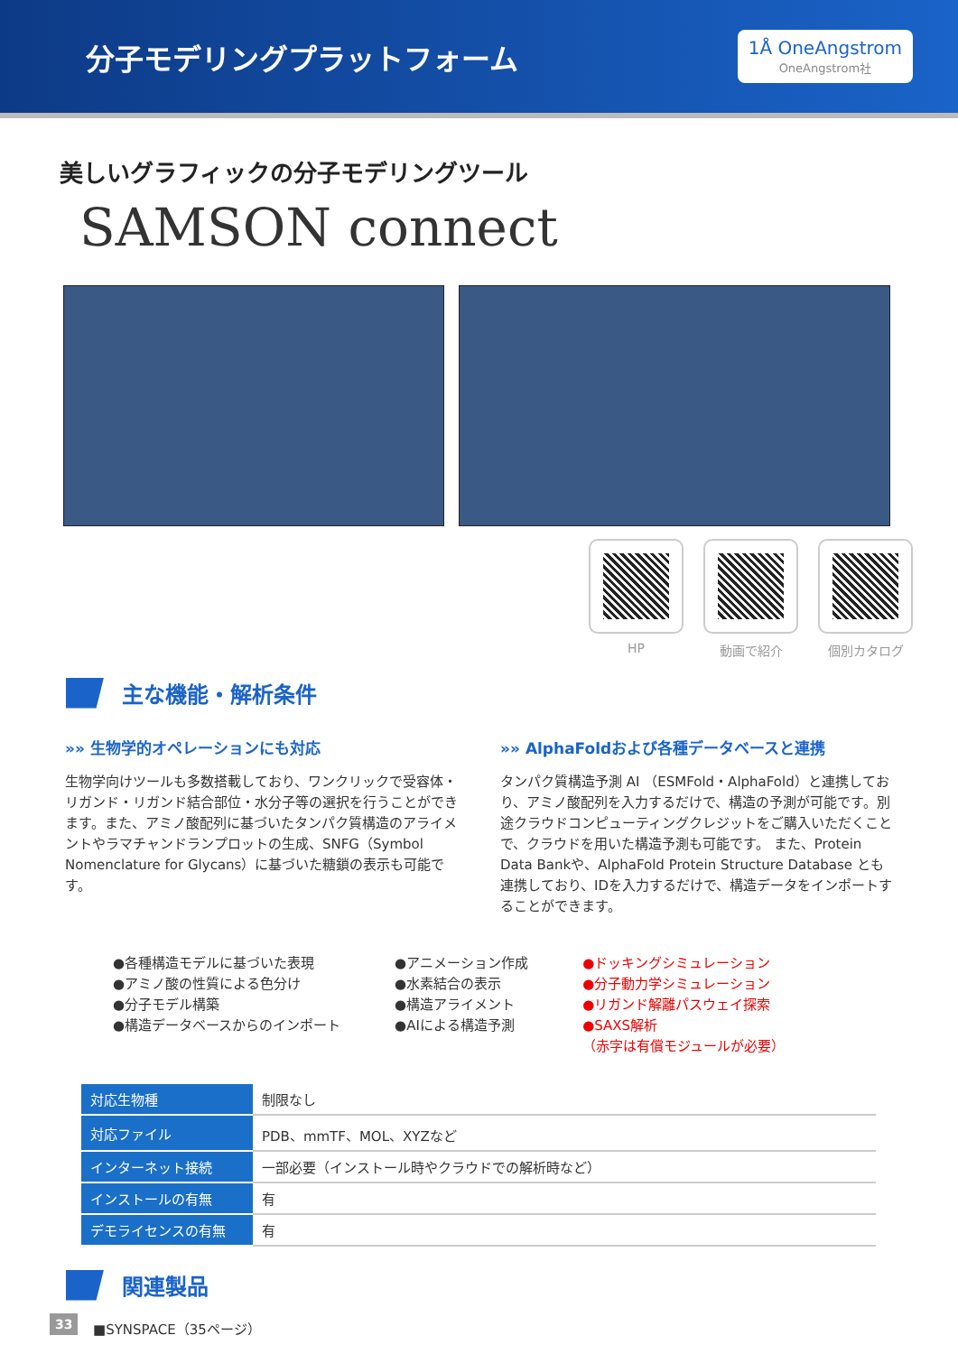分子モデリングプラットフォーム
1Å OneAngstrom
OneAngstrom社
美しいグラフィックの分子モデリングツール
SAMSON connect
HP 動画で紹介 個別カタログ
主な機能・解析条件
»» 生物学的オペレーションにも対応
生物学向けツールも多数搭載しており、ワンクリックで受容体・リガンド・リガンド結合部位・水分子等の選択を行うことができます。また、アミノ酸配列に基づいたタンパク質構造のアライメントやラマチャンドランプロットの生成、SNFG（Symbol Nomenclature for Glycans）に基づいた糖鎖の表示も可能です。
»» AlphaFoldおよび各種データベースと連携
タンパク質構造予測 AI （ESMFold・AlphaFold）と連携しており、アミノ酸配列を入力するだけで、構造の予測が可能です。別途クラウドコンピューティングクレジットをご購入いただくことで、クラウドを用いた構造予測も可能です。 また、Protein Data Bankや、AlphaFold Protein Structure Database とも連携しており、IDを入力するだけで、構造データをインポートすることができます。
●各種構造モデルに基づいた表現
●アミノ酸の性質による色分け
●分子モデル構築
●構造データベースからのインポート
●アニメーション作成
●水素結合の表示
●構造アライメント
●AIによる構造予測
●ドッキングシミュレーション
●分子動力学シミュレーション
●リガンド解離パスウェイ探索
●SAXS解析
（赤字は有償モジュールが必要）
| 対応生物種 | 制限なし |
| 対応ファイル | PDB、mmTF、MOL、XYZなど |
| インターネット接続 | 一部必要（インストール時やクラウドでの解析時など） |
| インストールの有無 | 有 |
| デモライセンスの有無 | 有 |
関連製品
■SYNSPACE（35ページ）
33